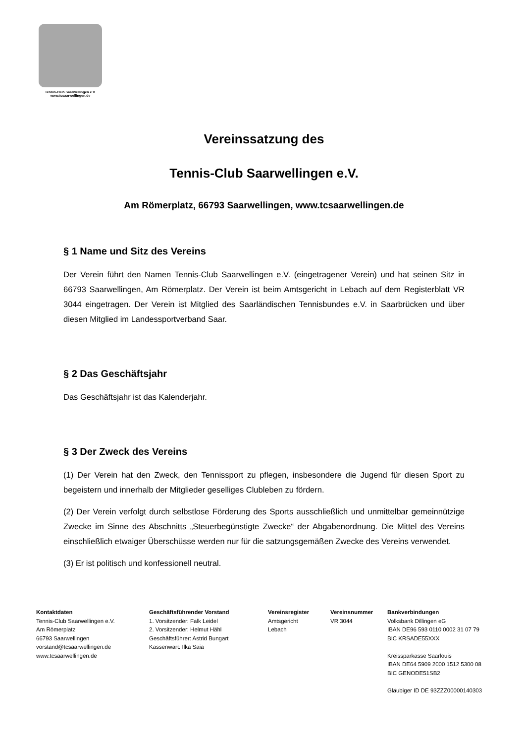Tennis-Club Saarwellingen e.V.
www.tcsaarwellingen.de
Vereinssatzung des
Tennis-Club Saarwellingen e.V.
Am Römerplatz, 66793 Saarwellingen, www.tcsaarwellingen.de
§ 1 Name und Sitz des Vereins
Der Verein führt den Namen Tennis-Club Saarwellingen e.V. (eingetragener Verein) und hat seinen Sitz in 66793 Saarwellingen, Am Römerplatz. Der Verein ist beim Amtsgericht in Lebach auf dem Registerblatt VR 3044 eingetragen. Der Verein ist Mitglied des Saarländischen Tennisbundes e.V. in Saarbrücken und über diesen Mitglied im Landessportverband Saar.
§ 2 Das Geschäftsjahr
Das Geschäftsjahr ist das Kalenderjahr.
§ 3 Der Zweck des Vereins
(1) Der Verein hat den Zweck, den Tennissport zu pflegen, insbesondere die Jugend für diesen Sport zu begeistern und innerhalb der Mitglieder geselliges Clubleben zu fördern.
(2) Der Verein verfolgt durch selbstlose Förderung des Sports ausschließlich und unmittelbar gemeinnützige Zwecke im Sinne des Abschnitts „Steuerbegünstigte Zwecke“ der Abgabenordnung. Die Mittel des Vereins einschließlich etwaiger Überschüsse werden nur für die satzungsgemäßen Zwecke des Vereins verwendet.
(3) Er ist politisch und konfessionell neutral.
Kontaktdaten
Tennis-Club Saarwellingen e.V.
Am Römerplatz
66793 Saarwellingen
vorstand@tcsaarwellingen.de
www.tcsaarwellingen.de
Geschäftsführender Vorstand
1. Vorsitzender: Falk Leidel
2. Vorsitzender: Helmut Hähl
Geschäftsführer: Astrid Bungart
Kassenwart: Ilka Saia
Vereinsregister
Amtsgericht
Lebach
Vereinsnummer
VR 3044
Bankverbindungen
Volksbank Dillingen eG
IBAN DE96 593 0110 0002 31 07 79
BIC KRSADE55XXX
Kreissparkasse Saarlouis
IBAN DE64 5909 2000 1512 5300 08
BIC GENODE51SB2
Gläubiger ID DE 93ZZZ00000140303